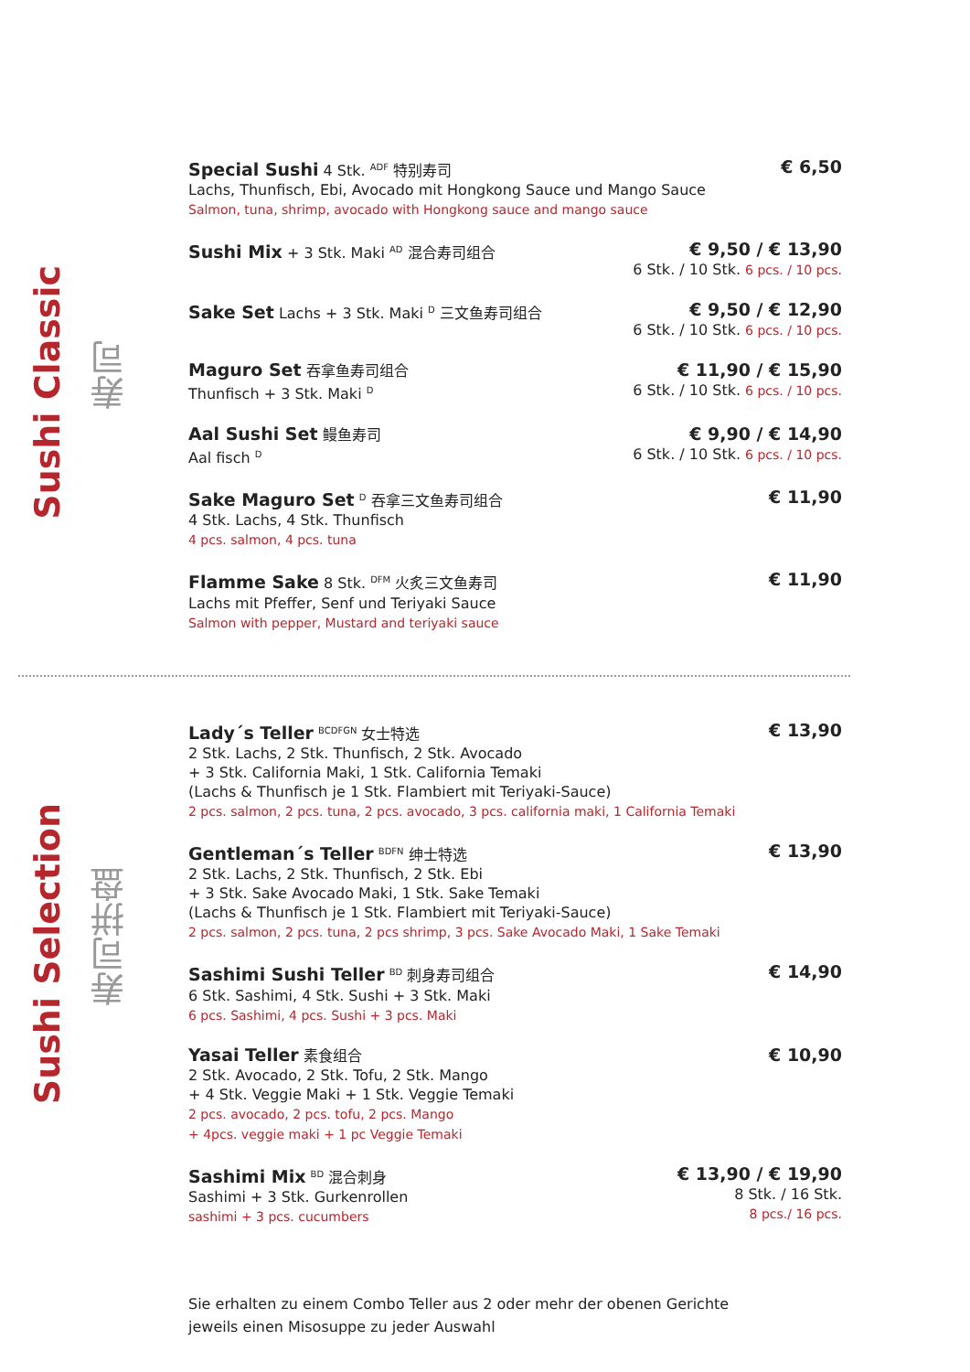Sushi Classic
寿司
Special Sushi 4 Stk. <sup>ADF</sup> 特别寿司
Lachs, Thunfisch, Ebi, Avocado mit Hongkong Sauce und Mango Sauce
Salmon, tuna, shrimp, avocado with Hongkong sauce and mango sauce
€ 6,50
Sushi Mix + 3 Stk. Maki <sup>AD</sup> 混合寿司组合
€ 9,50 / € 13,90
6 Stk. / 10 Stk. 6 pcs. / 10 pcs.
Sake Set Lachs + 3 Stk. Maki <sup>D</sup> 三文鱼寿司组合
€ 9,50 / € 12,90
6 Stk. / 10 Stk. 6 pcs. / 10 pcs.
Maguro Set 吞拿鱼寿司组合
Thunfisch + 3 Stk. Maki <sup>D</sup>
€ 11,90 / € 15,90
6 Stk. / 10 Stk. 6 pcs. / 10 pcs.
Aal Sushi Set 鳗鱼寿司
Aal fisch <sup>D</sup>
€ 9,90 / € 14,90
6 Stk. / 10 Stk. 6 pcs. / 10 pcs.
Sake Maguro Set <sup>D</sup> 吞拿三文鱼寿司组合
4 Stk. Lachs, 4 Stk. Thunfisch
4 pcs. salmon, 4 pcs. tuna
€ 11,90
Flamme Sake 8 Stk. <sup>DFM</sup> 火炙三文鱼寿司
Lachs mit Pfeffer, Senf und Teriyaki Sauce
Salmon with pepper, Mustard and teriyaki sauce
€ 11,90
Sushi Selection
寿司拼盘
Lady´s Teller <sup>BCDFGN</sup> 女士特选
2 Stk. Lachs, 2 Stk. Thunfisch, 2 Stk. Avocado
+ 3 Stk. California Maki, 1 Stk. California Temaki
(Lachs & Thunfisch je 1 Stk. Flambiert mit Teriyaki-Sauce)
2 pcs. salmon, 2 pcs. tuna, 2 pcs. avocado, 3 pcs. california maki, 1 California Temaki
€ 13,90
Gentleman´s Teller <sup>BDFN</sup> 绅士特选
2 Stk. Lachs, 2 Stk. Thunfisch, 2 Stk. Ebi
+ 3 Stk. Sake Avocado Maki, 1 Stk. Sake Temaki
(Lachs & Thunfisch je 1 Stk. Flambiert mit Teriyaki-Sauce)
2 pcs. salmon, 2 pcs. tuna, 2 pcs shrimp, 3 pcs. Sake Avocado Maki, 1 Sake Temaki
€ 13,90
Sashimi Sushi Teller <sup>BD</sup> 刺身寿司组合
6 Stk. Sashimi, 4 Stk. Sushi + 3 Stk. Maki
6 pcs. Sashimi, 4 pcs. Sushi + 3 pcs. Maki
€ 14,90
Yasai Teller 素食组合
2 Stk. Avocado, 2 Stk. Tofu, 2 Stk. Mango
+ 4 Stk. Veggie Maki + 1 Stk. Veggie Temaki
2 pcs. avocado, 2 pcs. tofu, 2 pcs. Mango
+ 4pcs. veggie maki + 1 pc Veggie Temaki
€ 10,90
Sashimi Mix <sup>BD</sup> 混合刺身
Sashimi + 3 Stk. Gurkenrollen
sashimi + 3 pcs. cucumbers
€ 13,90 / € 19,90
8 Stk. / 16 Stk.
8 pcs./ 16 pcs.
Sie erhalten zu einem Combo Teller aus 2 oder mehr der obenen Gerichte
jeweils einen Misosuppe zu jeder Auswahl